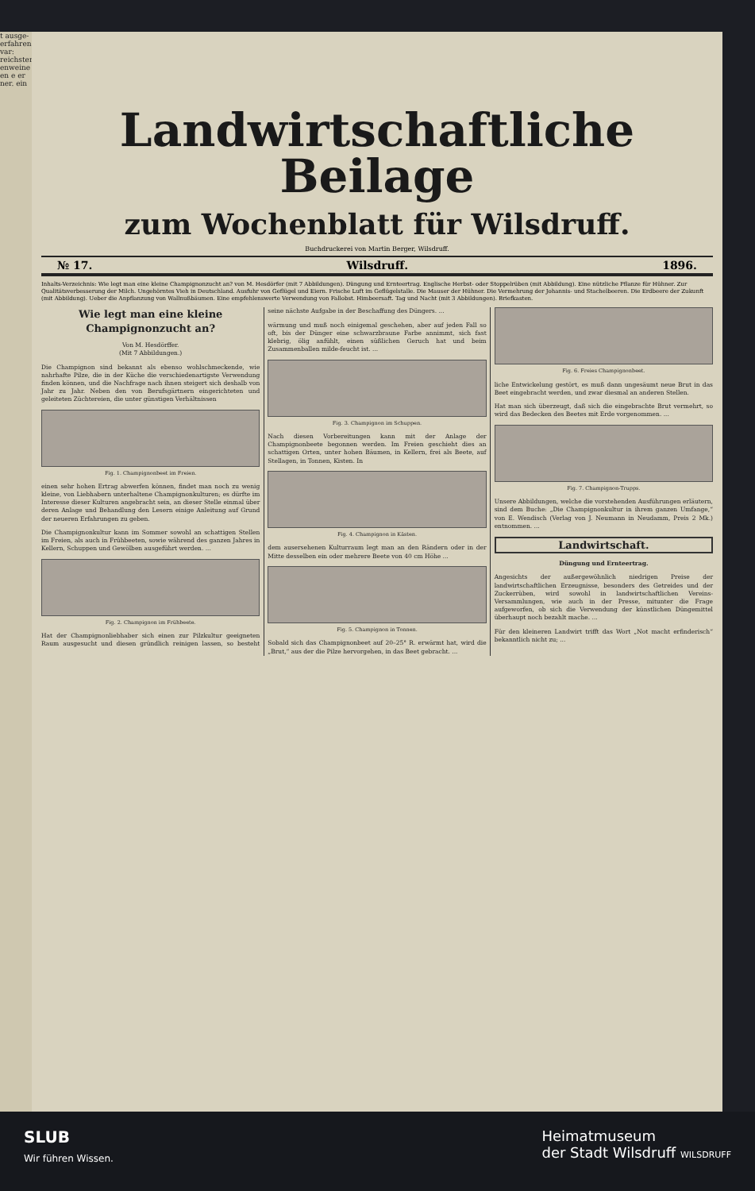t ausge- erfahren var: reichsten enweine en e er ner. ein
Landwirtschaftliche Beilage
zum Wochenblatt für Wilsdruff.
Buchdruckerei von Martin Berger, Wilsdruff.
№ 17. Wilsdruff. 1896.
Inhalts-Verzeichnis: Wie legt man eine kleine Champignonzucht an? von M. Hesdörfer (mit 7 Abbildungen). Düngung und Ernteertrag. Englische Herbst- oder Stoppelrüben (mit Abbildung). Eine nützliche Pflanze für Hühner. Zur Qualitätsverbesserung der Milch. Ungehörntes Vieh in Deutschland. Ausfuhr von Geflügel und Eiern. Frische Luft im Geflügelstalle. Die Mauser der Hühner. Die Vermehrung der Johannis- und Stachelbeeren. Die Erdbeere der Zukunft (mit Abbildung). Ueber die Anpflanzung von Wallnußbäumen. Eine empfehlenswerte Verwendung von Fallobst. Himbeersaft. Tag und Nacht (mit 3 Abbildungen). Briefkasten.
Wie legt man eine kleine Champignonzucht an?
Von M. Hesdörffer.
(Mit 7 Abbildungen.)
Die Champignon sind bekannt als ebenso wohlschmeckende, wie nahrhafte Pilze, die in der Küche die verschiedenartigste Verwendung finden können, und die Nachfrage nach ihnen steigert sich deshalb von Jahr zu Jahr. Neben den von Berufsgärtnern eingerichteten und geleiteten Züchtereien, die unter günstigen Verhältnissen
Fig. 1. Champignonbeet im Freien.
einen sehr hohen Ertrag abwerfen können, findet man noch zu wenig kleine, von Liebhabern unterhaltene Champignonkulturen; es dürfte im Interesse dieser Kulturen angebracht sein, an dieser Stelle einmal über deren Anlage und Behandlung den Lesern einige Anleitung auf Grund der neueren Erfahrungen zu geben.
Die Champignonkultur kann im Sommer sowohl an schattigen Stellen im Freien, als auch in Frühbeeten, sowie während des ganzen Jahres in Kellern, Schuppen und Gewölben ausgeführt werden. ...
Fig. 2. Champignon im Frühbeete.
Hat der Champignonliebhaber sich einen zur Pilzkultur geeigneten Raum ausgesucht und diesen gründlich reinigen lassen, so besteht seine nächste Aufgabe in der Beschaffung des Düngers. ...
wärmung und muß noch einigemal geschehen, aber auf jeden Fall so oft, bis der Dünger eine schwarzbraune Farbe annimmt, sich fast klebrig, ölig anfühlt, einen süßlichen Geruch hat und beim Zusammenballen milde-feucht ist. ...
Fig. 3. Champignon im Schuppen.
Nach diesen Vorbereitungen kann mit der Anlage der Champignonbeete begonnen werden. Im Freien geschieht dies an schattigen Orten, unter hohen Bäumen, in Kellern, frei als Beete, auf Stellagen, in Tonnen, Kisten. In
Fig. 4. Champignon in Kästen.
dem auserse­henen Kulturraum legt man an den Rändern oder in der Mitte desselben ein oder mehrere Beete von 40 cm Höhe ...
Fig. 5. Champignon in Tonnen.
Sobald sich das Champignonbeet auf 20–25° R. erwärmt hat, wird die „Brut,“ aus der die Pilze hervorgehen, in das Beet gebracht. ...
Fig. 6. Freies Champignonbeet.
liche Entwickelung gestört, es muß dann ungesäumt neue Brut in das Beet eingebracht werden, und zwar diesmal an anderen Stellen.
Hat man sich überzeugt, daß sich die eingebrachte Brut vermehrt, so wird das Bedecken des Beetes mit Erde vorgenommen. ...
Fig. 7. Champignon-Trupps.
Unsere Abbildungen, welche die vorstehenden Ausführungen erläutern, sind dem Buche: „Die Champignonkultur in ihrem ganzen Umfange,“ von E. Wendisch (Verlag von J. Neumann in Neudamm, Preis 2 Mk.) entnommen. ...
Landwirtschaft.
Düngung und Ernteertrag.
Angesichts der außergewöhnlich niedrigen Preise der landwirtschaftlichen Erzeugnisse, besonders des Getreides und der Zuckerrüben, wird sowohl in landwirtschaftlichen Vereins-Versammlungen, wie auch in der Presse, mitunter die Frage aufgeworfen, ob sich die Verwendung der künstlichen Düngemittel überhaupt noch bezahlt mache. ...
Für den kleineren Landwirt trifft das Wort „Not macht erfinderisch“ bekanntlich nicht zu; ...
SLUB
Wir führen Wissen.
Heimatmuseum
der Stadt Wilsdruff WILSDRUFF